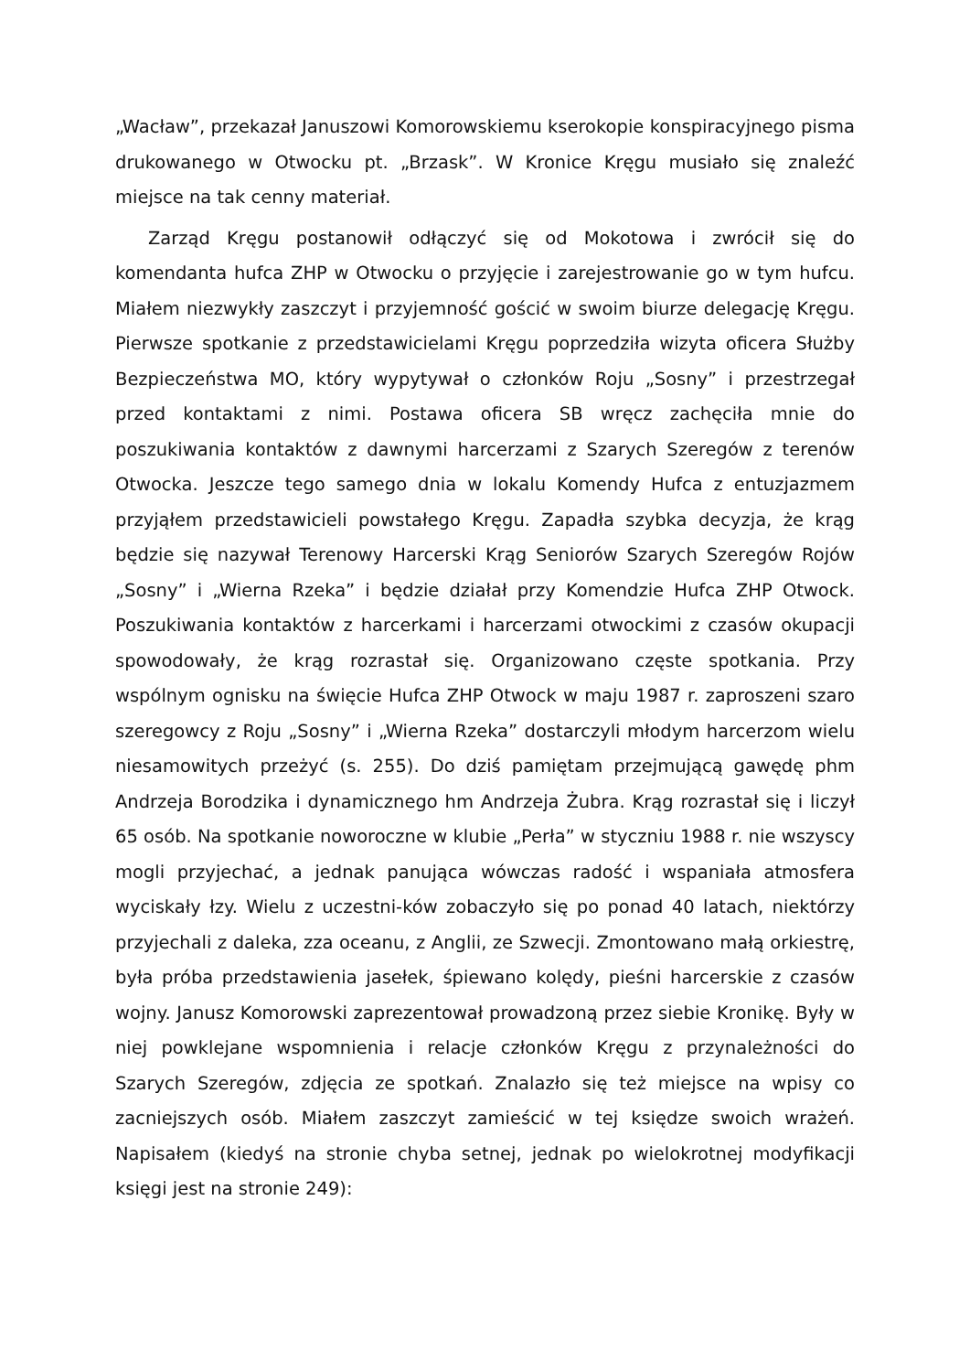„Wacław”, przekazał Januszowi Komorowskiemu kserokopie konspiracyjnego pisma drukowanego w Otwocku pt. „Brzask”. W Kronice Kręgu musiało się znaleźć miejsce na tak cenny materiał.
Zarząd Kręgu postanowił odłączyć się od Mokotowa i zwrócił się do komendanta hufca ZHP w Otwocku o przyjęcie i zarejestrowanie go w tym hufcu. Miałem niezwykły zaszczyt i przyjemność gościć w swoim biurze delegację Kręgu. Pierwsze spotkanie z przedstawicielami Kręgu poprzedziła wizyta oficera Służby Bezpieczeństwa MO, który wypytywał o członków Roju „Sosny” i przestrzegał przed kontaktami z nimi. Postawa oficera SB wręcz zachęciła mnie do poszukiwania kontaktów z dawnymi harcerzami z Szarych Szeregów z terenów Otwocka. Jeszcze tego samego dnia w lokalu Komendy Hufca z entuzjazmem przyjąłem przedstawicieli powstałego Kręgu. Zapadła szybka decyzja, że krąg będzie się nazywał Terenowy Harcerski Krąg Seniorów Szarych Szeregów Rojów „Sosny” i „Wierna Rzeka” i będzie działał przy Komendzie Hufca ZHP Otwock. Poszukiwania kontaktów z harcerkami i harcerzami otwockimi z czasów okupacji spowodowały, że krąg rozrastał się. Organizowano częste spotkania. Przy wspólnym ognisku na święcie Hufca ZHP Otwock w maju 1987 r. zaproszeni szaro szeregowcy z Roju „Sosny” i „Wierna Rzeka” dostarczyli młodym harcerzom wielu niesamowitych przeżyć (s. 255). Do dziś pamiętam przejmującą gawędę phm Andrzeja Borodzika i dynamicznego hm Andrzeja Żubra. Krąg rozrastał się i liczył 65 osób. Na spotkanie noworoczne w klubie „Perła” w styczniu 1988 r. nie wszyscy mogli przyjechać, a jednak panująca wówczas radość i wspaniała atmosfera wyciskały łzy. Wielu z uczestni-ków zobaczyło się po ponad 40 latach, niektórzy przyjechali z daleka, zza oceanu, z Anglii, ze Szwecji. Zmontowano małą orkiestrę, była próba przedstawienia jasełek, śpiewano kolędy, pieśni harcerskie z czasów wojny. Janusz Komorowski zaprezentował prowadzoną przez siebie Kronikę. Były w niej powklejane wspomnienia i relacje członków Kręgu z przynależności do Szarych Szeregów, zdjęcia ze spotkań. Znalazło się też miejsce na wpisy co zacniejszych osób. Miałem zaszczyt zamieścić w tej księdze swoich wrażeń. Napisałem (kiedyś na stronie chyba setnej, jednak po wielokrotnej modyfikacji księgi jest na stronie 249):